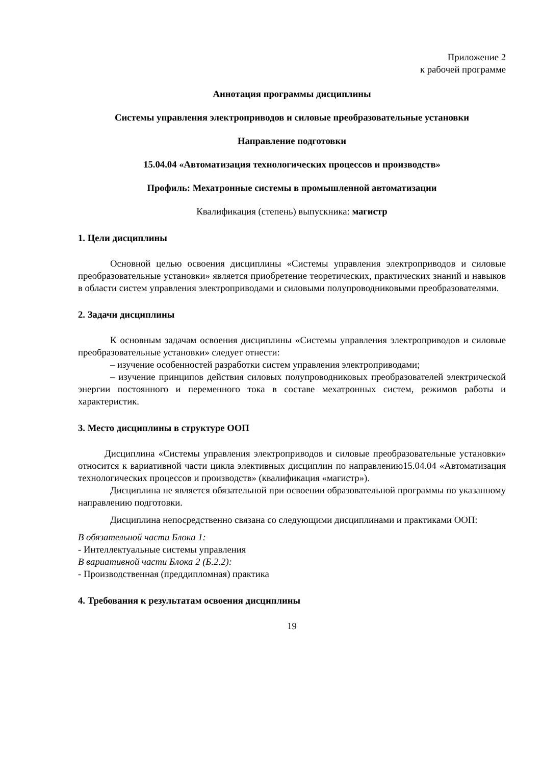Приложение 2
к рабочей программе
Аннотация программы дисциплины
Системы управления электроприводов и силовые преобразовательные установки
Направление подготовки
15.04.04 «Автоматизация технологических процессов и производств»
Профиль: Мехатронные системы в промышленной автоматизации
Квалификация (степень) выпускника: магистр
1. Цели дисциплины
Основной целью освоения дисциплины «Системы управления электроприводов и силовые преобразовательные установки» является приобретение теоретических, практических знаний и навыков в области систем управления электроприводами и силовыми полупроводниковыми преобразователями.
2. Задачи дисциплины
К основным задачам освоения дисциплины «Системы управления электроприводов и силовые преобразовательные установки» следует отнести:
– изучение особенностей разработки систем управления электроприводами;
– изучение принципов действия силовых полупроводниковых преобразователей электрической энергии постоянного и переменного тока в составе мехатронных систем, режимов работы и характеристик.
3. Место дисциплины в структуре ООП
Дисциплина «Системы управления электроприводов и силовые преобразовательные установки» относится к вариативной части цикла элективных дисциплин по направлению15.04.04 «Автоматизация технологических процессов и производств» (квалификация «магистр»).
Дисциплина не является обязательной при освоении образовательной программы по указанному направлению подготовки.
Дисциплина непосредственно связана со следующими дисциплинами и практиками ООП:
В обязательной части Блока 1:
- Интеллектуальные системы управления
В вариативной части Блока 2 (Б.2.2):
- Производственная (преддипломная) практика
4. Требования к результатам освоения дисциплины
19